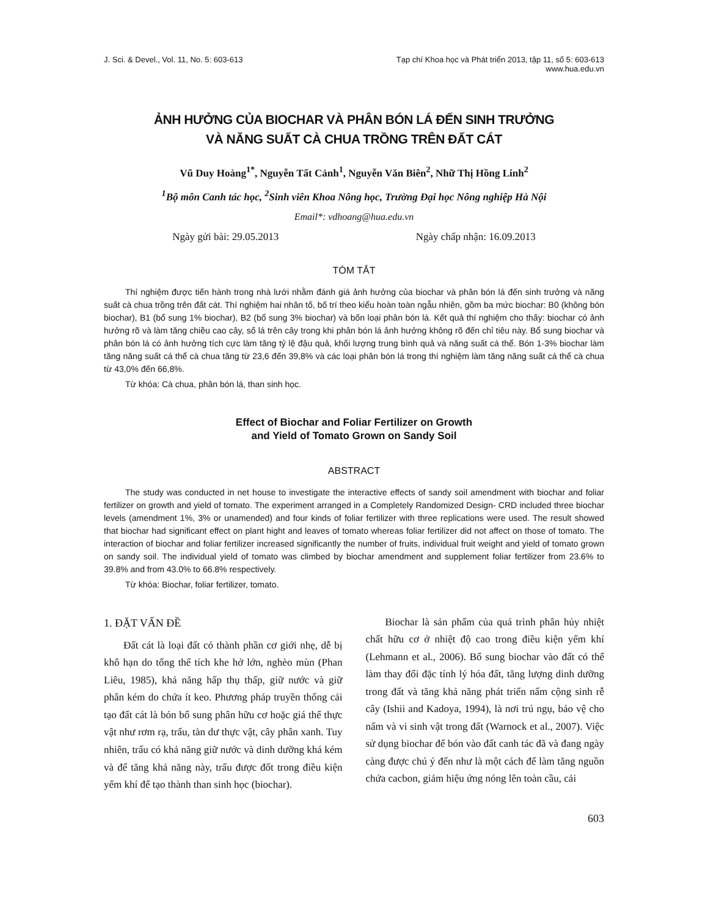J. Sci. & Devel., Vol. 11, No. 5: 603-613
Tạp chí Khoa học và Phát triển 2013, tập 11, số 5: 603-613
www.hua.edu.vn
ẢNH HƯỞNG CỦA BIOCHAR VÀ PHÂN BÓN LÁ ĐẾN SINH TRƯỞNG
VÀ NĂNG SUẤT CÀ CHUA TRỒNG TRÊN ĐẤT CÁT
Vũ Duy Hoàng<sup>1*</sup>, Nguyễn Tất Cảnh<sup>1</sup>, Nguyễn Văn Biên<sup>2</sup>, Nhữ Thị Hồng Linh<sup>2</sup>
<sup>1</sup> Bộ môn Canh tác học, <sup>2</sup>Sinh viên Khoa Nông học, Trường Đại học Nông nghiệp Hà Nội
Email*: vdhoang@hua.edu.vn
Ngày gửi bài: 29.05.2013 Ngày chấp nhận: 16.09.2013
TÓM TẮT
Thí nghiệm được tiến hành trong nhà lưới nhằm đánh giá ảnh hưởng của biochar và phân bón lá đến sinh trưởng và năng suất cà chua trồng trên đất cát. Thí nghiệm hai nhân tố, bố trí theo kiểu hoàn toàn ngẫu nhiên, gồm ba mức biochar: B0 (không bón biochar), B1 (bổ sung 1% biochar), B2 (bổ sung 3% biochar) và bốn loại phân bón lá. Kết quả thí nghiệm cho thấy: biochar có ảnh hưởng rõ và làm tăng chiều cao cây, số lá trên cây trong khi phân bón lá ảnh hưởng không rõ đến chỉ tiêu này. Bổ sung biochar và phân bón lá có ảnh hưởng tích cực làm tăng tỷ lệ đậu quả, khối lượng trung bình quả và năng suất cá thể. Bón 1-3% biochar làm tăng năng suất cá thể cà chua tăng từ 23,6 đến 39,8% và các loại phân bón lá trong thí nghiệm làm tăng năng suất cá thể cà chua từ 43,0% đến 66,8%.
Từ khóa: Cà chua, phân bón lá, than sinh học.
Effect of Biochar and Foliar Fertilizer on Growth
and Yield of Tomato Grown on Sandy Soil
ABSTRACT
The study was conducted in net house to investigate the interactive effects of sandy soil amendment with biochar and foliar fertilizer on growth and yield of tomato. The experiment arranged in a Completely Randomized Design- CRD included three biochar levels (amendment 1%, 3% or unamended) and four kinds of foliar fertilizer with three replications were used. The result showed that biochar had significant effect on plant hight and leaves of tomato whereas foliar fertilizer did not affect on those of tomato. The interaction of biochar and foliar fertilizer increased significantly the number of fruits, individual fruit weight and yield of tomato grown on sandy soil. The individual yield of tomato was climbed by biochar amendment and supplement foliar fertilizer from 23.6% to 39.8% and from 43.0% to 66.8% respectively.
Từ khóa: Biochar, foliar fertilizer, tomato.
1. ĐẶT VẤN ĐỀ
Đất cát là loại đất có thành phần cơ giới nhẹ, dễ bị khô hạn do tổng thể tích khe hở lớn, nghèo mùn (Phan Liêu, 1985), khả năng hấp thụ thấp, giữ nước và giữ phân kém do chứa ít keo. Phương pháp truyền thống cải tạo đất cát là bón bổ sung phân hữu cơ hoặc giá thể thực vật như rơm rạ, trấu, tàn dư thực vật, cây phân xanh. Tuy nhiên, trấu có khả năng giữ nước và dinh dưỡng khá kém và để tăng khả năng này, trấu được đốt trong điều kiện yếm khí để tạo thành than sinh học (biochar).
Biochar là sản phẩm của quá trình phân hủy nhiệt chất hữu cơ ở nhiệt độ cao trong điều kiện yếm khí (Lehmann et al., 2006). Bổ sung biochar vào đất có thể làm thay đổi đặc tính lý hóa đất, tăng lượng dinh dưỡng trong đất và tăng khả năng phát triển nấm cộng sinh rễ cây (Ishii and Kadoya, 1994), là nơi trú ngụ, bảo vệ cho nấm và vi sinh vật trong đất (Warnock et al., 2007). Việc sử dụng biochar để bón vào đất canh tác đã và đang ngày càng được chú ý đến như là một cách để làm tăng nguồn chứa cacbon, giảm hiệu ứng nóng lên toàn cầu, cải
603